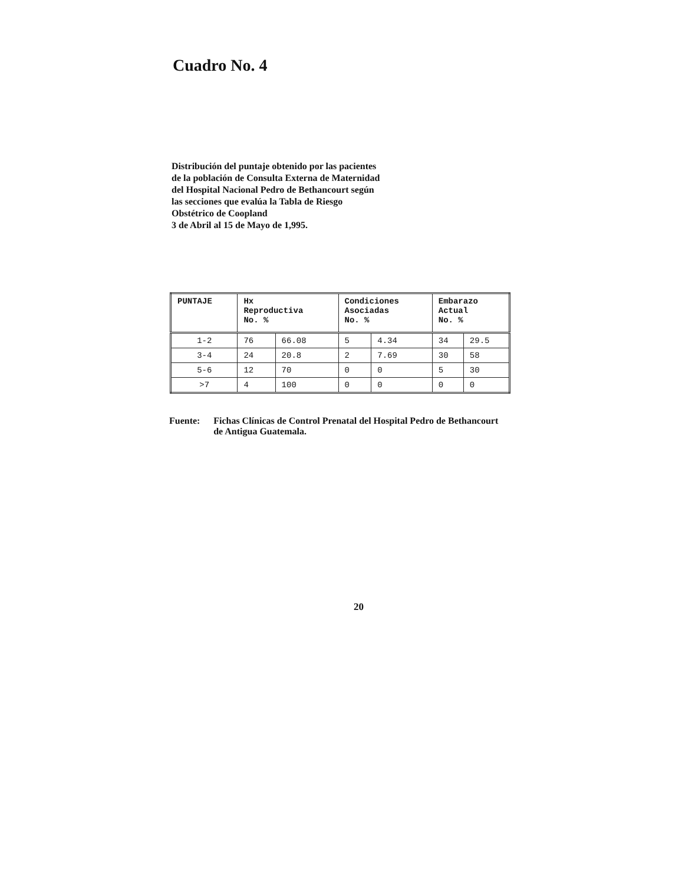Cuadro No. 4
Distribución del puntaje obtenido por las pacientes de la población de Consulta Externa de Maternidad del Hospital Nacional Pedro de Bethancourt según las secciones que evalúa la Tabla de Riesgo Obstétrico de Coopland
3 de Abril al 15 de Mayo de 1,995.
| PUNTAJE | Hx Reproductiva No. % | | Condiciones Asociadas No. % | | Embarazo Actual No. % | |
| --- | --- | --- | --- | --- | --- | --- |
| 1-2 | 76 | 66.08 | 5 | 4.34 | 34 | 29.5 |
| 3-4 | 24 | 20.8 | 2 | 7.69 | 30 | 58 |
| 5-6 | 12 | 70 | 0 | 0 | 5 | 30 |
| >7 | 4 | 100 | 0 | 0 | 0 | 0 |
Fuente: Fichas Clínicas de Control Prenatal del Hospital Pedro de Bethancourt de Antigua Guatemala.
20